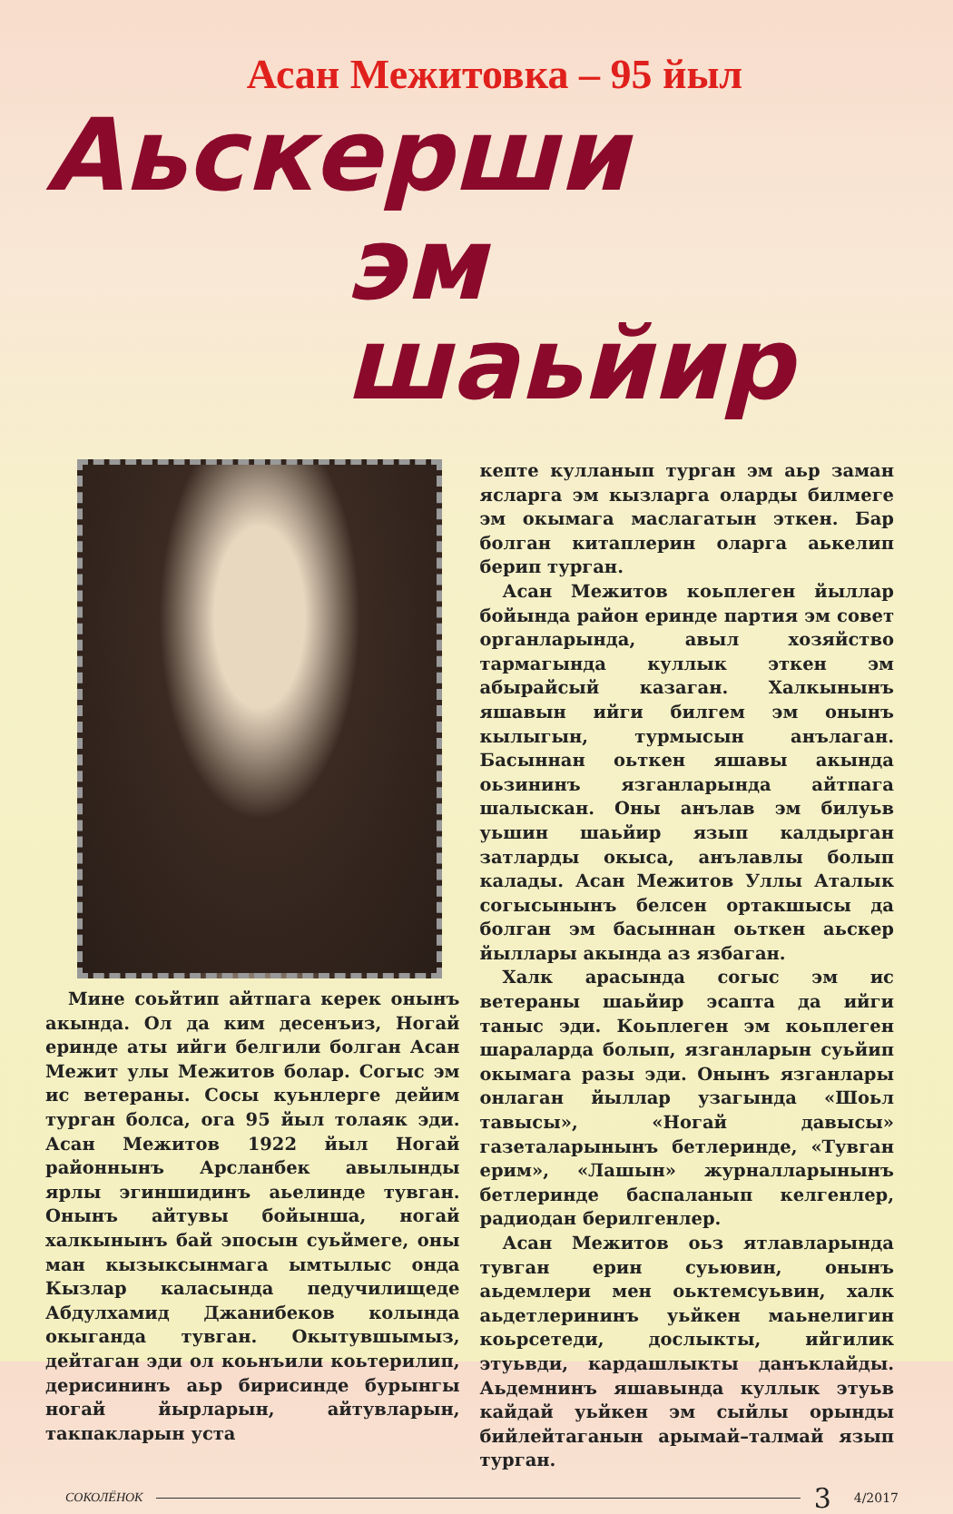Асан Межитовка – 95 йыл
Аьскерши
эм шаьйир
Мине соьйтип айтпага керек онынъ акында. Ол да ким десенъиз, Ногай еринде аты ийги белгили болган Асан Межит улы Межитов болар. Согыс эм ис ветераны. Сосы куьнлерге дейим турган болса, ога 95 йыл толаяк эди. Асан Межитов 1922 йыл Ногай районнынъ Арсланбек авылынды ярлы эгиншидинъ аьелинде тувган. Онынъ айтувы бойынша, ногай халкынынъ бай эпосын суьймеге, оны ман кызыксынмага ымтылыс онда Кызлар каласында педучилищеде Абдулхамид Джанибеков колында окыганда тувган. Окытувшымыз, дейтаган эди ол коьнъили коьтерилип, дерисининъ аьр бирисинде бурынгы ногай йырларын, айтувларын, такпакларын уста
кепте кулланып турган эм аьр заман ясларга эм кызларга оларды билмеге эм окымага маслагатын эткен. Бар болган китаплерин оларга аькелип берип турган.
Асан Межитов коьплеген йыллар бойында район еринде партия эм совет органларында, авыл хозяйство тармагында куллык эткен эм абырайсый казаган. Халкынынъ яшавын ийги билгем эм онынъ кылыгын, турмысын анълаган. Басыннан оьткен яшавы акында оьзининъ язганларында айтпага шалыскан. Оны анълав эм билуьв уьшин шаьйир язып калдырган затларды окыса, анълавлы болып калады. Асан Межитов Уллы Аталык согысынынъ белсен ортакшысы да болган эм басыннан оьткен аьскер йыллары акында аз язбаган.
Халк арасында согыс эм ис ветераны шаьйир эсапта да ийги таныс эди. Коьплеген эм коьплеген шараларда болып, язганларын суьйип окымага разы эди. Онынъ язганлары онлаган йыллар узагында «Шоьл тавысы», «Ногай давысы» газеталарынынъ бетлеринде, «Тувган ерим», «Лашын» журналларынынъ бетлеринде баспаланып келгенлер, радиодан берилгенлер.
Асан Межитов оьз ятлавларында тувган ерин суьювин, онынъ аьдемлери мен оьктемсуьвин, халк аьдетлерининъ уьйкен маьнелигин коьрсетеди, дослыкты, ийгилик этуьвди, кардашлыкты данъклайды. Аьдемнинъ яшавында куллык этуьв кайдай уьйкен эм сыйлы орынды бийлейтаганын арымай–талмай язып турган.
СОКОЛЁНОК 3 4/2017